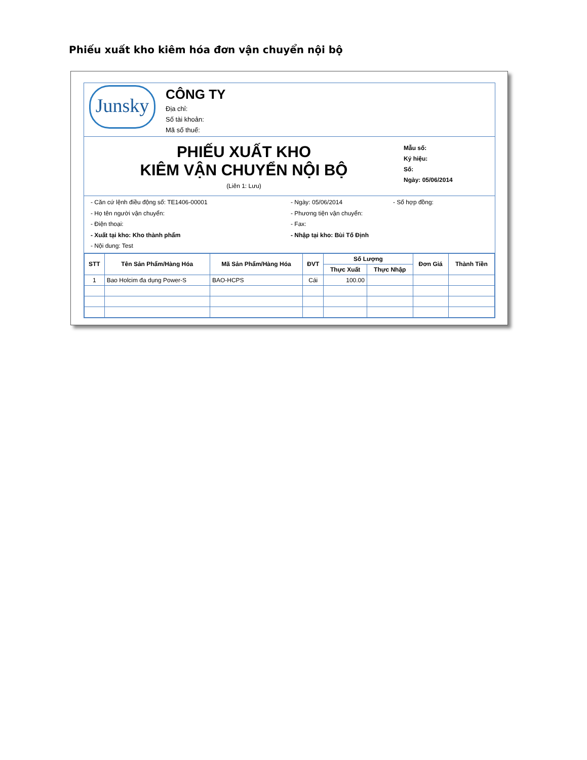Phiếu xuất kho kiêm hóa đơn vận chuyển nội bộ
Junsky
CÔNG TY
Địa chỉ:
Số tài khoản:
Mã số thuế:
PHIẾU XUẤT KHO
KIÊM VẬN CHUYỂN NỘI BỘ
(Liên 1: Lưu)
Mẫu số:
Ký hiệu:
Số:
Ngày: 05/06/2014
- Căn cứ lệnh điều động số: TE1406-00001
- Ngày: 05/06/2014
- Số hợp đồng:
- Họ tên người vận chuyển:
- Phương tiện vận chuyển:
- Điện thoại:
- Fax:
- Xuất tại kho: Kho thành phẩm
- Nhập tại kho: Bùi Tố Định
- Nội dung: Test
| STT | Tên Sản Phẩm/Hàng Hóa | Mã Sản Phẩm/Hàng Hóa | ĐVT | Số Lượng | | Đơn Giá | Thành Tiền |
| --- | --- | --- | --- | --- | --- | --- | --- |
| | | | | Thực Xuất | Thực Nhập | | |
| 1 | Bao Holcim đa dụng Power-S | BAO-HCPS | Cái | 100.00 | | | |